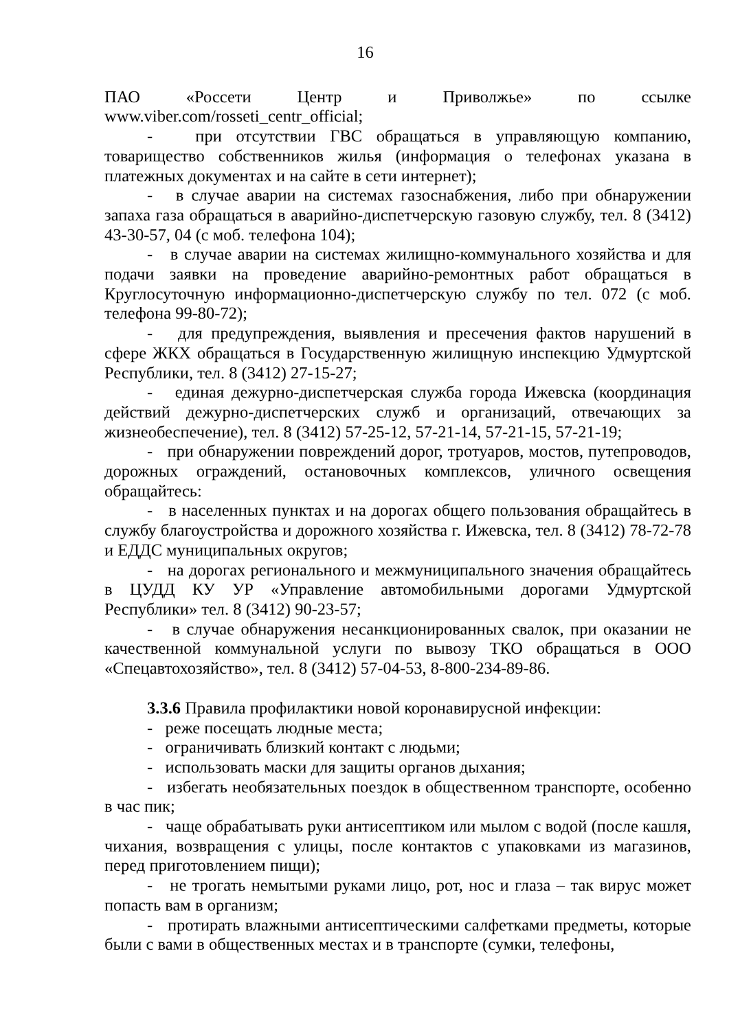16
ПАО «Россети Центр и Приволжье» по ссылке www.viber.com/rosseti_centr_official;
- при отсутствии ГВС обращаться в управляющую компанию, товарищество собственников жилья (информация о телефонах указана в платежных документах и на сайте в сети интернет);
- в случае аварии на системах газоснабжения, либо при обнаружении запаха газа обращаться в аварийно-диспетчерскую газовую службу, тел. 8 (3412) 43-30-57, 04 (с моб. телефона 104);
- в случае аварии на системах жилищно-коммунального хозяйства и для подачи заявки на проведение аварийно-ремонтных работ обращаться в Круглосуточную информационно-диспетчерскую службу по тел. 072 (с моб. телефона 99-80-72);
- для предупреждения, выявления и пресечения фактов нарушений в сфере ЖКХ обращаться в Государственную жилищную инспекцию Удмуртской Республики, тел. 8 (3412) 27-15-27;
- единая дежурно-диспетчерская служба города Ижевска (координация действий дежурно-диспетчерских служб и организаций, отвечающих за жизнеобеспечение), тел. 8 (3412) 57-25-12, 57-21-14, 57-21-15, 57-21-19;
- при обнаружении повреждений дорог, тротуаров, мостов, путепроводов, дорожных ограждений, остановочных комплексов, уличного освещения обращайтесь:
- в населенных пунктах и на дорогах общего пользования обращайтесь в службу благоустройства и дорожного хозяйства г. Ижевска, тел. 8 (3412) 78-72-78 и ЕДДС муниципальных округов;
- на дорогах регионального и межмуниципального значения обращайтесь в ЦУДД КУ УР «Управление автомобильными дорогами Удмуртской Республики» тел. 8 (3412) 90-23-57;
- в случае обнаружения несанкционированных свалок, при оказании не качественной коммунальной услуги по вывозу ТКО обращаться в ООО «Спецавтохозяйство», тел. 8 (3412) 57-04-53, 8-800-234-89-86.
3.3.6 Правила профилактики новой коронавирусной инфекции:
- реже посещать людные места;
- ограничивать близкий контакт с людьми;
- использовать маски для защиты органов дыхания;
- избегать необязательных поездок в общественном транспорте, особенно в час пик;
- чаще обрабатывать руки антисептиком или мылом с водой (после кашля, чихания, возвращения с улицы, после контактов с упаковками из магазинов, перед приготовлением пищи);
- не трогать немытыми руками лицо, рот, нос и глаза – так вирус может попасть вам в организм;
- протирать влажными антисептическими салфетками предметы, которые были с вами в общественных местах и в транспорте (сумки, телефоны,